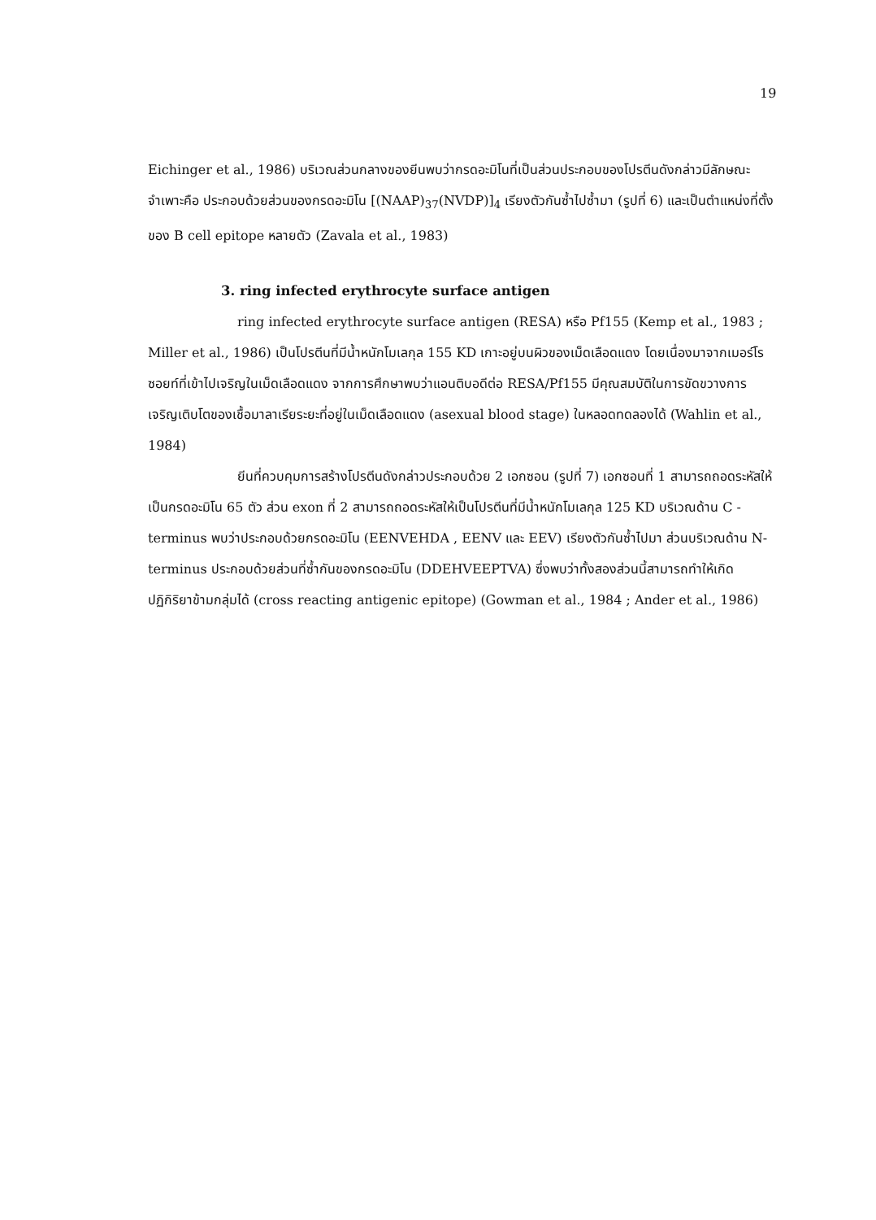19
Eichinger et al., 1986) บริเวณส่วนกลางของยีนพบว่ากรดอะมิโนที่เป็นส่วนประกอบของโปรตีนดังกล่าวมีลักษณะจำเพาะคือ ประกอบด้วยส่วนของกรดอะมิโน [(NAAP)<sub>37</sub>(NVDP)]<sub>4</sub> เรียงตัวกันซ้ำไปซ้ำมา (รูปที่ 6) และเป็นตำแหน่งที่ตั้งของ B cell epitope หลายตัว (Zavala et al., 1983)
3. ring infected erythrocyte surface antigen
ring infected erythrocyte surface antigen (RESA) หรือ Pf155 (Kemp et al., 1983 ; Miller et al., 1986) เป็นโปรตีนที่มีน้ำหนักโมเลกุล 155 KD เกาะอยู่บนผิวของเม็ดเลือดแดง โดยเนื่องมาจากเมอร์โรซอยท์ที่เข้าไปเจริญในเม็ดเลือดแดง จากการศึกษาพบว่าแอนติบอดีต่อ RESA/Pf155 มีคุณสมบัติในการขัดขวางการเจริญเติบโตของเชื้อมาลาเรียระยะที่อยู่ในเม็ดเลือดแดง (asexual blood stage) ในหลอดทดลองได้ (Wahlin et al., 1984)
ยีนที่ควบคุมการสร้างโปรตีนดังกล่าวประกอบด้วย 2 เอกซอน (รูปที่ 7) เอกซอนที่ 1 สามารถถอดระหัสให้เป็นกรดอะมิโน 65 ตัว ส่วน exon ที่ 2 สามารถถอดระหัสให้เป็นโปรตีนที่มีน้ำหนักโมเลกุล 125 KD บริเวณด้าน C - terminus พบว่าประกอบด้วยกรดอะมิโน (EENVEHDA , EENV และ EEV) เรียงตัวกันซ้ำไปมา ส่วนบริเวณด้าน N-terminus ประกอบด้วยส่วนที่ซ้ำกันของกรดอะมิโน (DDEHVEEPTVA) ซึ่งพบว่าทั้งสองส่วนนี้สามารถทำให้เกิดปฏิกิริยาข้ามกลุ่มได้ (cross reacting antigenic epitope) (Gowman et al., 1984 ; Ander et al., 1986)